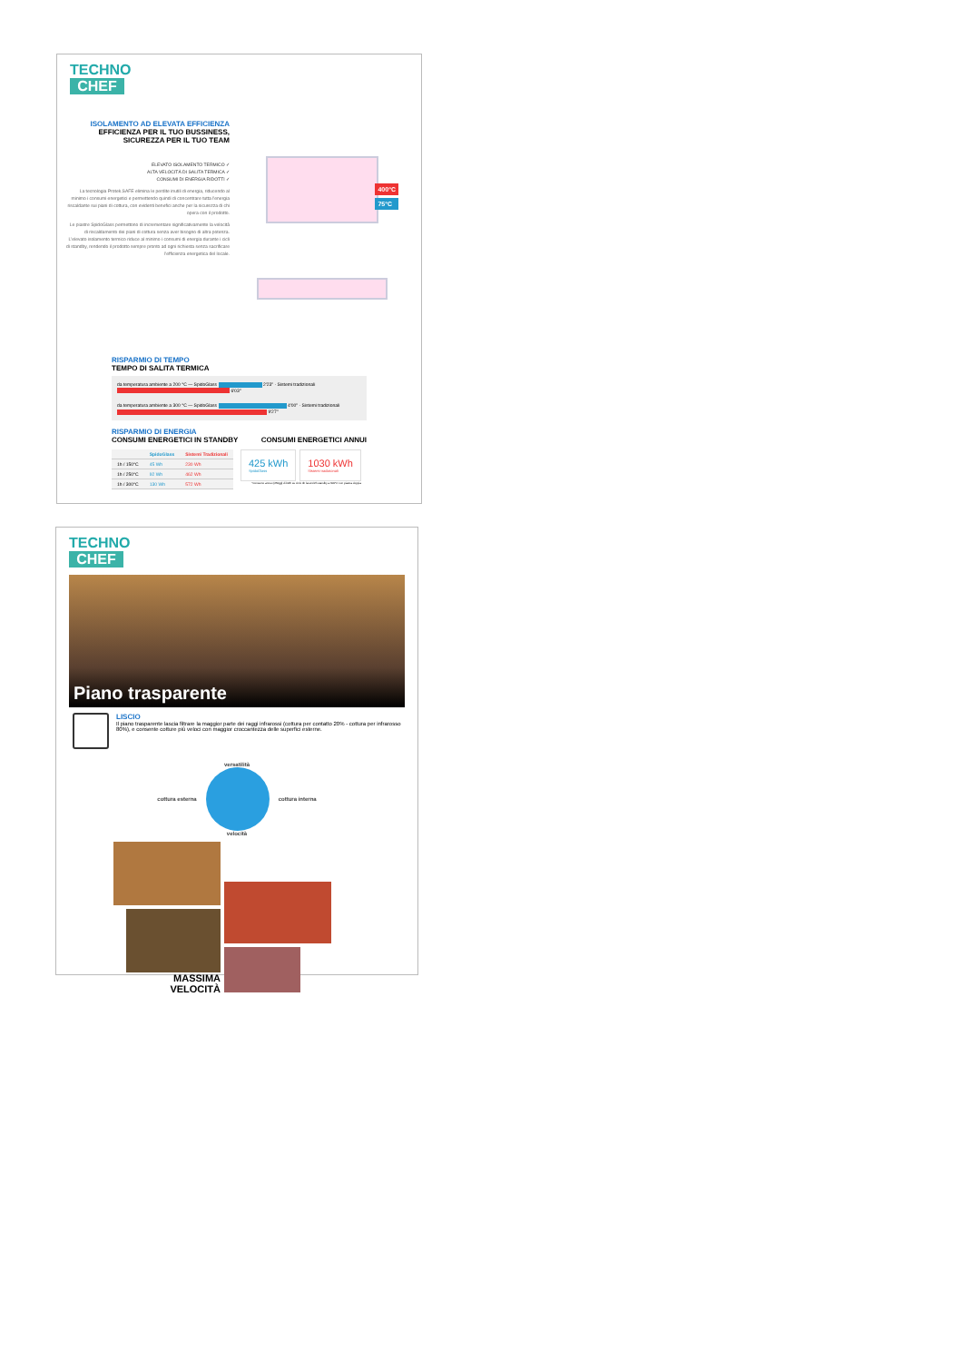TECHNO
CHEF
ISOLAMENTO AD ELEVATA EFFICIENZA
EFFICIENZA PER IL TUO BUSSINESS, SICUREZZA PER IL TUO TEAM
ELEVATO ISOLAMENTO TERMICO ✓
ALTA VELOCITÀ DI SALITA TERMICA ✓
CONSUMI DI ENERGIA RIDOTTI ✓
La tecnologia Protek.SAFE elimina le perdite inutili di energia, riducendo al minimo i consumi energetici e permettendo quindi di concentrare tutta l'energia riscaldante sui piani di cottura, con evidenti benefici anche per la sicurezza di chi opera con il prodotto.
Le piastre SpidoGlass permettono di incrementare significativamente la velocità di riscaldamento dei piani di cottura senza aver bisogno di altra potenza. L'elevato isolamento termico riduce al minimo i consumi di energia durante i cicli di standby, rendendo il prodotto sempre pronto ad ogni richiesta senza sacrificare l'efficienza energetica del locale.
400°C
75°C
RISPARMIO DI TEMPO
TEMPO DI SALITA TERMICA
da temperatura ambiente a 200 °C — SpidoGlass 2'23'' · Sistemi tradizionali 6'03''
da temperatura ambiente a 300 °C — SpidoGlass 4'00'' · Sistemi tradizionali 9'27''
RISPARMIO DI ENERGIA
CONSUMI ENERGETICI IN STANDBY CONSUMI ENERGETICI ANNUI
| | SpidoGlass | Sistemi Tradizionali |
| --- | --- | --- |
| 1h / 150°C | 45 Wh | 230 Wh |
| 1h / 250°C | 92 Wh | 462 Wh |
| 1h / 300°C | 130 Wh | 572 Wh |
425 kWh
SpidoGlass
1030 kWh
Sistemi tradizionali
*Consumo annuo (250ggl di kWh su ciclo 4h lavoro/2h standby a 300°C con piastra doppia
TECHNO
CHEF
Piano trasparente
LISCIO
Il piano trasparente lascia filtrare la maggior parte dei raggi infrarossi (cottura per contatto 20% - cottura per infrarosso 80%), e consente cotture più veloci con maggior croccantezza delle superfici esterne.
versatilità
cottura esterna cottura interna
velocità
MASSIMA
VELOCITÀ